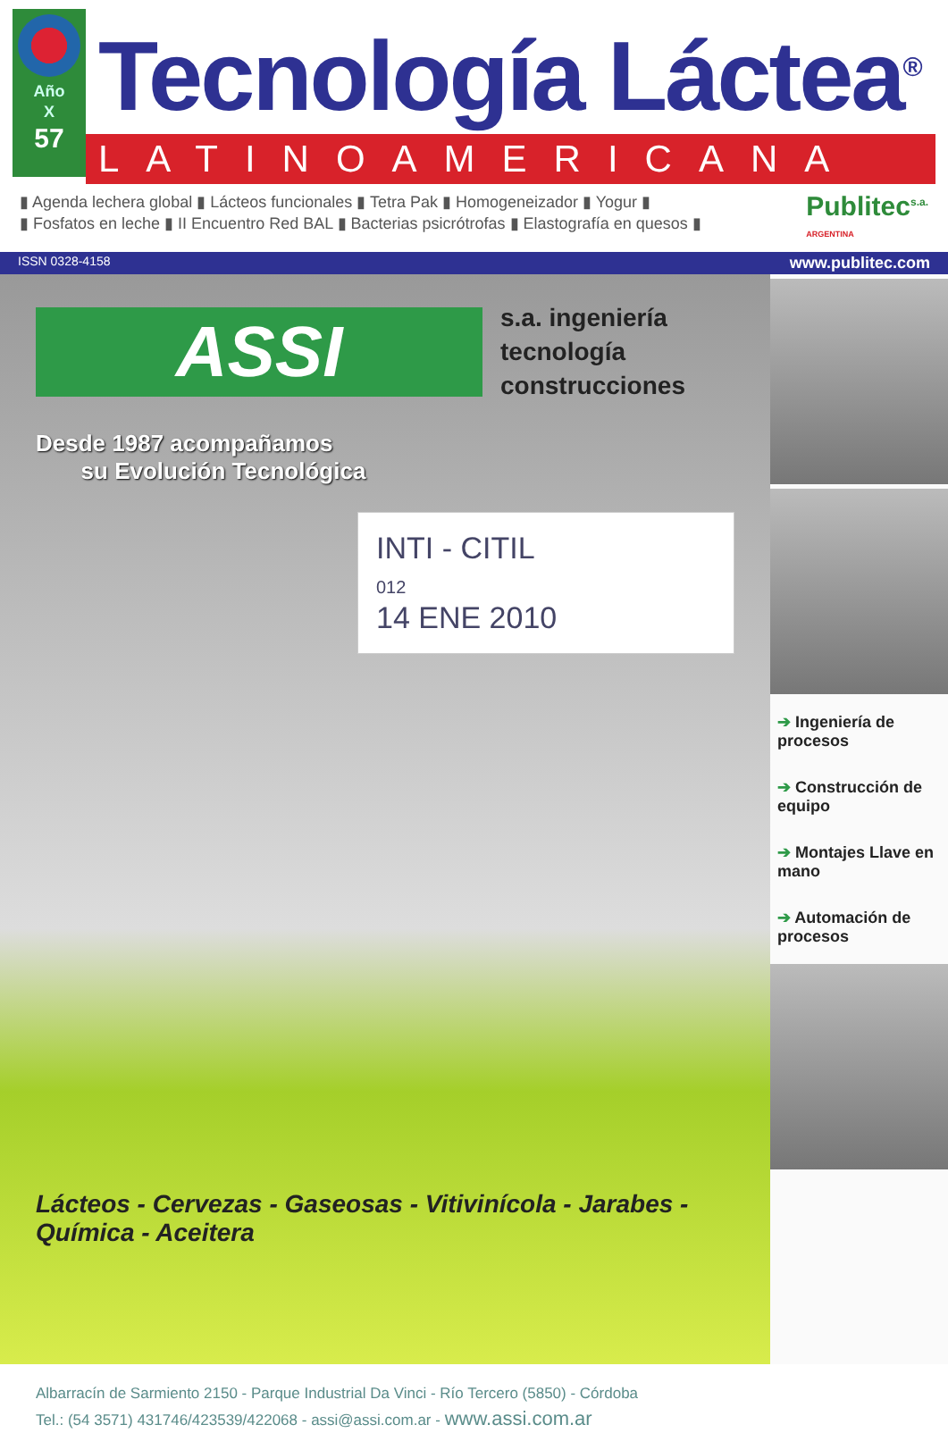Año
X
57
Tecnología Láctea<sup>®</sup>
LATINOAMERICANA
▮ Agenda lechera global ▮ Lácteos funcionales ▮ Tetra Pak ▮ Homogeneizador ▮ Yogur ▮
▮ Fosfatos en leche ▮ II Encuentro Red BAL ▮ Bacterias psicrótrofas ▮ Elastografía en quesos ▮
Publitec<sup>s.a.</sup>
ARGENTINA
ISSN 0328-4158 www.publitec.com
ASSI
s.a. ingeniería
tecnología
construcciones
Desde 1987 acompañamos
su Evolución Tecnológica
INTI - CITIL
012
14 ENE 2010
Lácteos - Cervezas - Gaseosas - Vitivinícola - Jarabes - Química - Aceitera
Albarracín de Sarmiento 2150 - Parque Industrial Da Vinci - Río Tercero (5850) - Córdoba
Tel.: (54 3571) 431746/423539/422068 - assi@assi.com.ar - www.assi.com.ar
➔ Ingeniería de procesos
➔ Construcción de equipo
➔ Montajes Llave en mano
➔ Automación de procesos